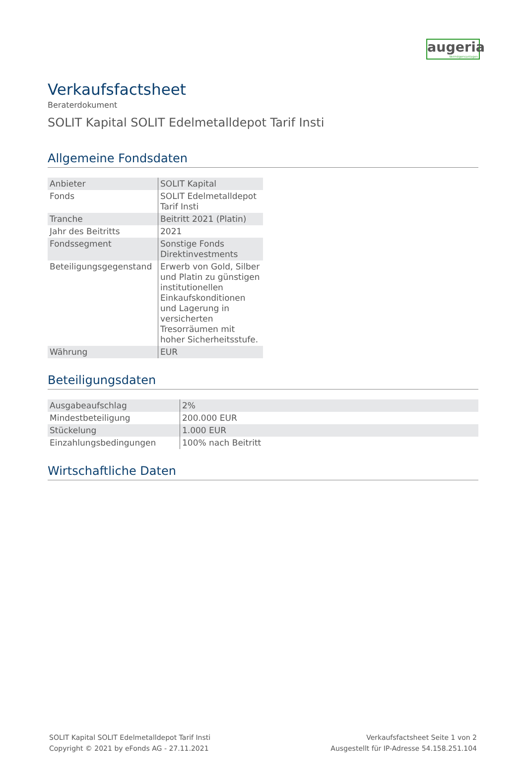augeria
Vermögensanlagen
Verkaufsfactsheet
Beraterdokument
SOLIT Kapital SOLIT Edelmetalldepot Tarif Insti
Allgemeine Fondsdaten
| Anbieter | SOLIT Kapital |
| Fonds | SOLIT Edelmetalldepot Tarif Insti |
| Tranche | Beitritt 2021 (Platin) |
| Jahr des Beitritts | 2021 |
| Fondssegment | Sonstige Fonds Direktinvestments |
| Beteiligungsgegenstand | Erwerb von Gold, Silber und Platin zu günstigen institutionellen Einkaufskonditionen und Lagerung in versicherten Tresorräumen mit hoher Sicherheitsstufe. |
| Währung | EUR |
Beteiligungsdaten
| Ausgabeaufschlag | 2% |
| Mindestbeteiligung | 200.000 EUR |
| Stückelung | 1.000 EUR |
| Einzahlungsbedingungen | 100% nach Beitritt |
Wirtschaftliche Daten
SOLIT Kapital SOLIT Edelmetalldepot Tarif Insti
Copyright © 2021 by eFonds AG - 27.11.2021
Verkaufsfactsheet Seite 1 von 2
Ausgestellt für IP-Adresse 54.158.251.104